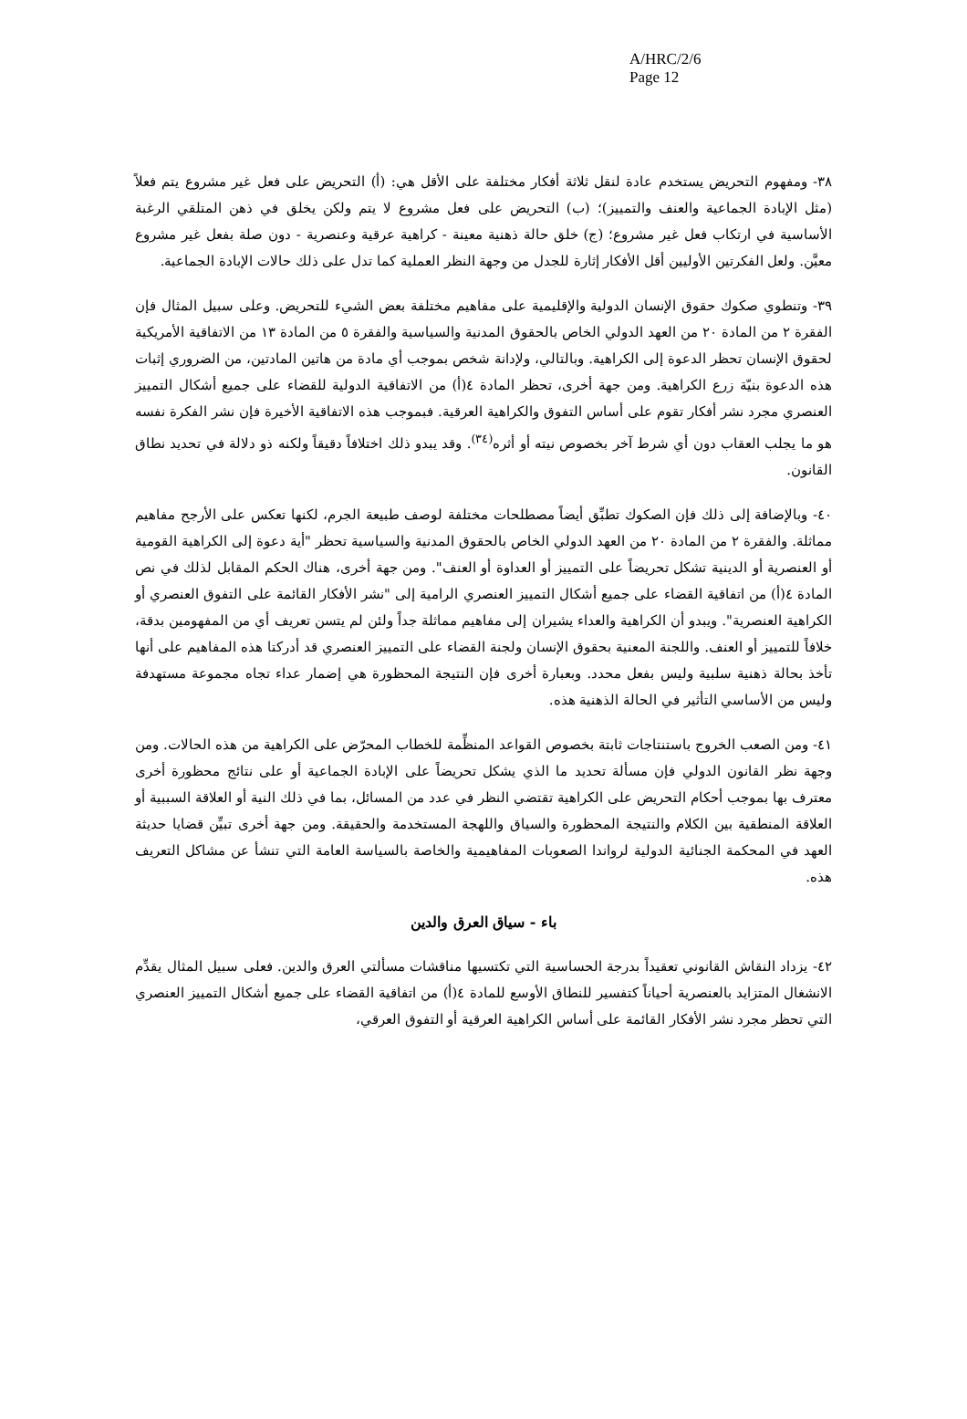A/HRC/2/6
Page 12
٣٨- ومفهوم التحريض يستخدم عادة لنقل ثلاثة أفكار مختلفة على الأقل هي: (أ) التحريض على فعل غير مشروع يتم فعلاً (مثل الإبادة الجماعية والعنف والتمييز)؛ (ب) التحريض على فعل مشروع لا يتم ولكن يخلق في ذهن المتلقي الرغبة الأساسية في ارتكاب فعل غير مشروع؛ (ج) خلق حالة ذهنية معينة - كراهية عرقية وعنصرية - دون صلة بفعل غير مشروع معيَّن. ولعل الفكرتين الأوليين أقل الأفكار إثارة للجدل من وجهة النظر العملية كما تدل على ذلك حالات الإبادة الجماعية.
٣٩- وتنطوي صكوك حقوق الإنسان الدولية والإقليمية على مفاهيم مختلفة بعض الشيء للتحريض. وعلى سبيل المثال فإن الفقرة ٢ من المادة ٢٠ من العهد الدولي الخاص بالحقوق المدنية والسياسية والفقرة ٥ من المادة ١٣ من الاتفاقية الأمريكية لحقوق الإنسان تحظر الدعوة إلى الكراهية. وبالتالي، ولإدانة شخص بموجب أي مادة من هاتين المادتين، من الضروري إثبات هذه الدعوة بنيّة زرع الكراهية. ومن جهة أخرى، تحظر المادة ٤(أ) من الاتفاقية الدولية للقضاء على جميع أشكال التمييز العنصري مجرد نشر أفكار تقوم على أساس التفوق والكراهية العرقية. فبموجب هذه الاتفاقية الأخيرة فإن نشر الفكرة نفسه هو ما يجلب العقاب دون أي شرط آخر بخصوص نيته أو أثره<sup>(٣٤)</sup>. وقد يبدو ذلك اختلافاً دقيقاً ولكنه ذو دلالة في تحديد نطاق القانون.
٤٠- وبالإضافة إلى ذلك فإن الصكوك تطبِّق أيضاً مصطلحات مختلفة لوصف طبيعة الجرم، لكنها تعكس على الأرجح مفاهيم مماثلة. والفقرة ٢ من المادة ٢٠ من العهد الدولي الخاص بالحقوق المدنية والسياسية تحظر "أية دعوة إلى الكراهية القومية أو العنصرية أو الدينية تشكل تحريضاً على التمييز أو العداوة أو العنف". ومن جهة أخرى، هناك الحكم المقابل لذلك في نص المادة ٤(أ) من اتفاقية القضاء على جميع أشكال التمييز العنصري الرامية إلى "نشر الأفكار القائمة على التفوق العنصري أو الكراهية العنصرية". ويبدو أن الكراهية والعداء يشيران إلى مفاهيم مماثلة جداً ولئن لم يتسن تعريف أي من المفهومين بدقة، خلافاً للتمييز أو العنف. واللجنة المعنية بحقوق الإنسان ولجنة القضاء على التمييز العنصري قد أدركتا هذه المفاهيم على أنها تأخذ بحالة ذهنية سلبية وليس بفعل محدد. وبعبارة أخرى فإن النتيجة المحظورة هي إضمار عداء تجاه مجموعة مستهدفة وليس من الأساسي التأثير في الحالة الذهنية هذه.
٤١- ومن الصعب الخروج باستنتاجات ثابتة بخصوص القواعد المنظِّمة للخطاب المحرّض على الكراهية من هذه الحالات. ومن وجهة نظر القانون الدولي فإن مسألة تحديد ما الذي يشكل تحريضاً على الإبادة الجماعية أو على نتائج محظورة أخرى معترف بها بموجب أحكام التحريض على الكراهية تقتضي النظر في عدد من المسائل، بما في ذلك النية أو العلاقة السببية أو العلاقة المنطقية بين الكلام والنتيجة المحظورة والسياق واللهجة المستخدمة والحقيقة. ومن جهة أخرى تبيِّن قضايا حديثة العهد في المحكمة الجنائية الدولية لرواندا الصعوبات المفاهيمية والخاصة بالسياسة العامة التي تنشأ عن مشاكل التعريف هذه.
باء - سياق العرق والدين
٤٢- يزداد النقاش القانوني تعقيداً بدرجة الحساسية التي تكتسيها مناقشات مسألتي العرق والدين. فعلى سبيل المثال يقدِّم الانشغال المتزايد بالعنصرية أحياناً كتفسير للنطاق الأوسع للمادة ٤(أ) من اتفاقية القضاء على جميع أشكال التمييز العنصري التي تحظر مجرد نشر الأفكار القائمة على أساس الكراهية العرقية أو التفوق العرقي،